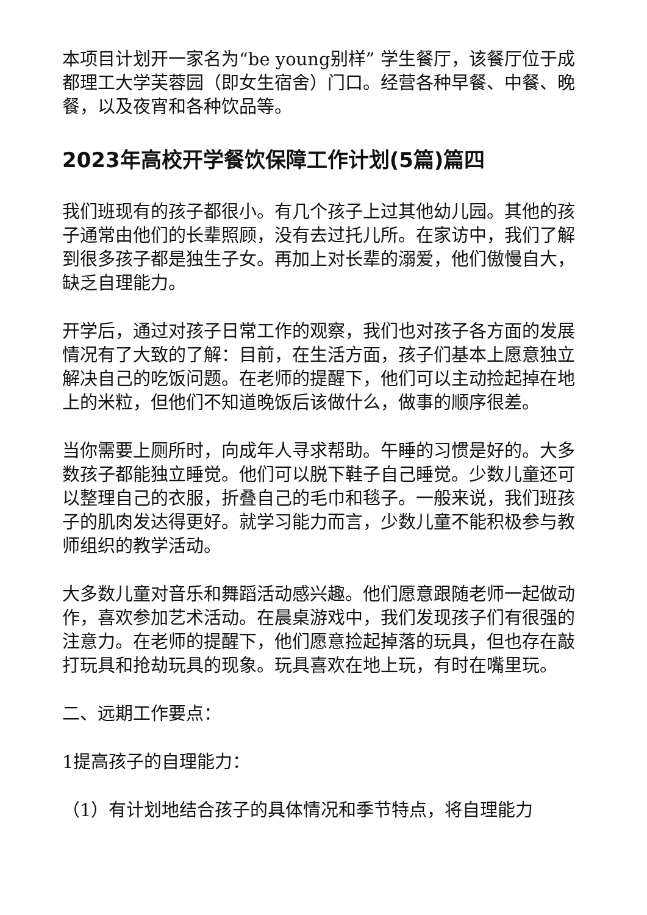本项目计划开一家名为“be young别样” 学生餐厅，该餐厅位于成都理工大学芙蓉园（即女生宿舍）门口。经营各种早餐、中餐、晚餐，以及夜宵和各种饮品等。
2023年高校开学餐饮保障工作计划(5篇)篇四
我们班现有的孩子都很小。有几个孩子上过其他幼儿园。其他的孩子通常由他们的长辈照顾，没有去过托儿所。在家访中，我们了解到很多孩子都是独生子女。再加上对长辈的溺爱，他们傲慢自大，缺乏自理能力。
开学后，通过对孩子日常工作的观察，我们也对孩子各方面的发展情况有了大致的了解：目前，在生活方面，孩子们基本上愿意独立解决自己的吃饭问题。在老师的提醒下，他们可以主动捡起掉在地上的米粒，但他们不知道晚饭后该做什么，做事的顺序很差。
当你需要上厕所时，向成年人寻求帮助。午睡的习惯是好的。大多数孩子都能独立睡觉。他们可以脱下鞋子自己睡觉。少数儿童还可以整理自己的衣服，折叠自己的毛巾和毯子。一般来说，我们班孩子的肌肉发达得更好。就学习能力而言，少数儿童不能积极参与教师组织的教学活动。
大多数儿童对音乐和舞蹈活动感兴趣。他们愿意跟随老师一起做动作，喜欢参加艺术活动。在晨桌游戏中，我们发现孩子们有很强的注意力。在老师的提醒下，他们愿意捡起掉落的玩具，但也存在敲打玩具和抢劫玩具的现象。玩具喜欢在地上玩，有时在嘴里玩。
二、远期工作要点：
1提高孩子的自理能力：
（1）有计划地结合孩子的具体情况和季节特点，将自理能力